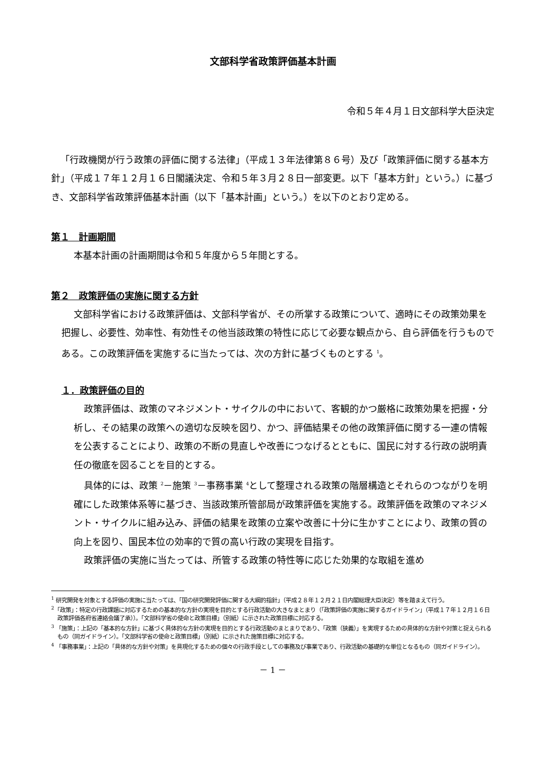文部科学省政策評価基本計画
令和５年４月１日文部科学大臣決定
「行政機関が行う政策の評価に関する法律」（平成１３年法律第８６号）及び「政策評価に関する基本方針」（平成１７年１２月１６日閣議決定、令和５年３月２８日一部変更。以下「基本方針」という。）に基づき、文部科学省政策評価基本計画（以下「基本計画」という。）を以下のとおり定める。
第１　計画期間
本基本計画の計画期間は令和５年度から５年間とする。
第２　政策評価の実施に関する方針
文部科学省における政策評価は、文部科学省が、その所掌する政策について、適時にその政策効果を把握し、必要性、効率性、有効性その他当該政策の特性に応じて必要な観点から、自ら評価を行うものである。この政策評価を実施するに当たっては、次の方針に基づくものとする <sup>1</sup>。
１．政策評価の目的
政策評価は、政策のマネジメント・サイクルの中において、客観的かつ厳格に政策効果を把握・分析し、その結果の政策への適切な反映を図り、かつ、評価結果その他の政策評価に関する一連の情報を公表することにより、政策の不断の見直しや改善につなげるとともに、国民に対する行政の説明責任の徹底を図ることを目的とする。
具体的には、政策 <sup>2</sup>－施策 <sup>3</sup>－事務事業 <sup>4</sup>として整理される政策の階層構造とそれらのつながりを明確にした政策体系等に基づき、当該政策所管部局が政策評価を実施する。政策評価を政策のマネジメント・サイクルに組み込み、評価の結果を政策の立案や改善に十分に生かすことにより、政策の質の向上を図り、国民本位の効率的で質の高い行政の実現を目指す。
政策評価の実施に当たっては、所管する政策の特性等に応じた効果的な取組を進め
<sup>1</sup> 研究開発を対象とする評価の実施に当たっては、「国の研究開発評価に関する大綱的指針」（平成２８年１２月２１日内閣総理大臣決定）等を踏まえて行う。
<sup>2</sup>「政策」：特定の行政課題に対応するための基本的な方針の実現を目的とする行政活動の大きなまとまり（「政策評価の実施に関するガイドライン」（平成１７年１２月１６日政策評価各府省連絡会議了承））。「文部科学省の使命と政策目標」（別紙）に示された政策目標に対応する。
<sup>3</sup> 「施策」：上記の「基本的な方針」に基づく具体的な方針の実現を目的とする行政活動のまとまりであり、「政策（狭義）」を実現するための具体的な方針や対策と捉えられるもの（同ガイドライン）。「文部科学省の使命と政策目標」（別紙）に示された施策目標に対応する。
<sup>4</sup> 「事務事業」：上記の「具体的な方針や対策」を具現化するための個々の行政手段としての事務及び事業であり、行政活動の基礎的な単位となるもの（同ガイドライン）。
－ 1 －